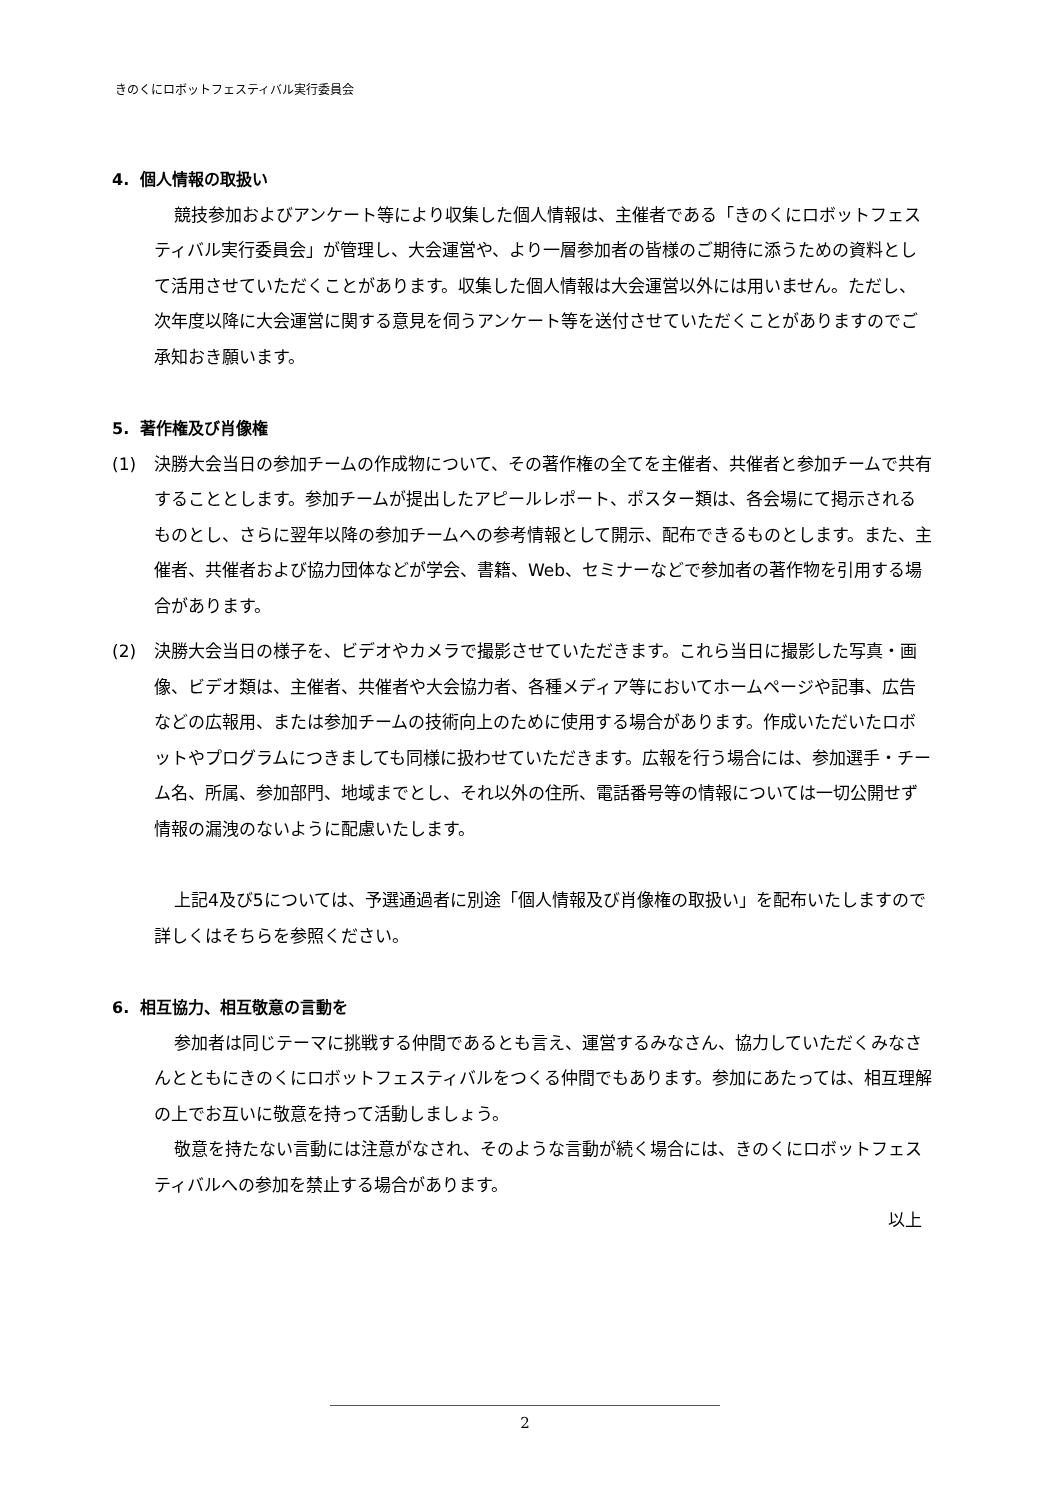きのくにロボットフェスティバル実行委員会
4. 個人情報の取扱い
競技参加およびアンケート等により収集した個人情報は、主催者である「きのくにロボットフェスティバル実行委員会」が管理し、大会運営や、より一層参加者の皆様のご期待に添うための資料として活用させていただくことがあります。収集した個人情報は大会運営以外には用いません。ただし、次年度以降に大会運営に関する意見を伺うアンケート等を送付させていただくことがありますのでご承知おき願います。
5. 著作権及び肖像権
(1) 決勝大会当日の参加チームの作成物について、その著作権の全てを主催者、共催者と参加チームで共有することとします。参加チームが提出したアピールレポート、ポスター類は、各会場にて掲示されるものとし、さらに翌年以降の参加チームへの参考情報として開示、配布できるものとします。また、主催者、共催者および協力団体などが学会、書籍、Web、セミナーなどで参加者の著作物を引用する場合があります。
(2) 決勝大会当日の様子を、ビデオやカメラで撮影させていただきます。これら当日に撮影した写真・画像、ビデオ類は、主催者、共催者や大会協力者、各種メディア等においてホームページや記事、広告などの広報用、または参加チームの技術向上のために使用する場合があります。作成いただいたロボットやプログラムにつきましても同様に扱わせていただきます。広報を行う場合には、参加選手・チーム名、所属、参加部門、地域までとし、それ以外の住所、電話番号等の情報については一切公開せず情報の漏洩のないように配慮いたします。
上記4及び5については、予選通過者に別途「個人情報及び肖像権の取扱い」を配布いたしますので詳しくはそちらを参照ください。
6. 相互協力、相互敬意の言動を
参加者は同じテーマに挑戦する仲間であるとも言え、運営するみなさん、協力していただくみなさんとともにきのくにロボットフェスティバルをつくる仲間でもあります。参加にあたっては、相互理解の上でお互いに敬意を持って活動しましょう。
敬意を持たない言動には注意がなされ、そのような言動が続く場合には、きのくにロボットフェスティバルへの参加を禁止する場合があります。
以上
2